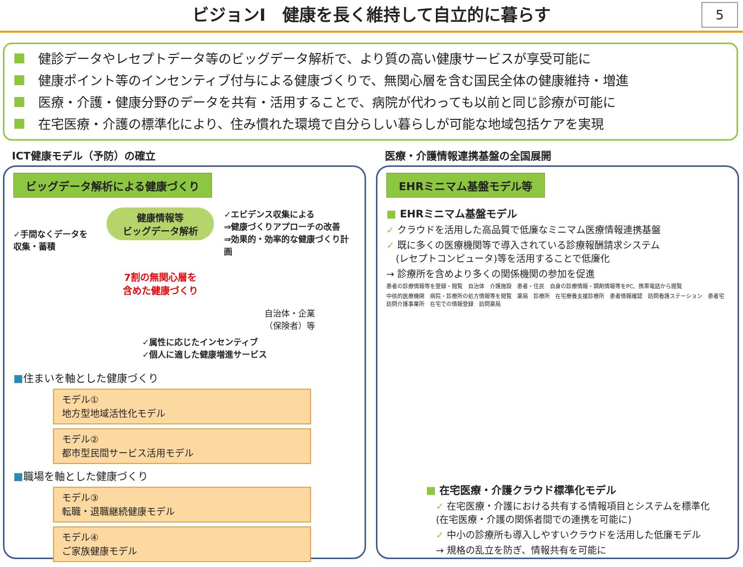ビジョンⅠ　健康を長く維持して自立的に暮らす
5
健診データやレセプトデータ等のビッグデータ解析で、より質の高い健康サービスが享受可能に
健康ポイント等のインセンティブ付与による健康づくりで、無関心層を含む国民全体の健康維持・増進
医療・介護・健康分野のデータを共有・活用することで、病院が代わっても以前と同じ診療が可能に
在宅医療・介護の標準化により、住み慣れた環境で自分らしい暮らしが可能な地域包括ケアを実現
ICT健康モデル（予防）の確立
ビッグデータ解析による健康づくり
✓手間なくデータを
収集・蓄積
健康情報等
ビッグデータ解析
7割の無関心層を
含めた健康づくり
✓エビデンス収集による
⇒健康づくりアプローチの改善
⇒効果的・効率的な健康づくり計画
自治体・企業
（保険者）等
✓属性に応じたインセンティブ
✓個人に適した健康増進サービス
■住まいを軸とした健康づくり
モデル①
地方型地域活性化モデル
モデル②
都市型民間サービス活用モデル
■職場を軸とした健康づくり
モデル③
転職・退職継続健康モデル
モデル④
ご家族健康モデル
医療・介護情報連携基盤の全国展開
EHRミニマム基盤モデル等
■ EHRミニマム基盤モデル
✓ クラウドを活用した高品質で低廉なミニマム医療情報連携基盤
✓ 既に多くの医療機関等で導入されている診療報酬請求システム
　(レセプトコンピュータ)等を活用することで低廉化
→ 診療所を含めより多くの関係機関の参加を促進
患者の診療情報等を登録・閲覧　自治体　介護施設　患者・住民　自身の診療情報・調剤情報等をPC、携帯電話から閲覧
中核的医療機関　病院・診療所の処方情報等を閲覧　薬局　診療所　在宅療養支援診療所　患者情報確認　訪問看護ステーション　患者宅　訪問介護事業所　在宅での情報登録　訪問薬局
■ 在宅医療・介護クラウド標準化モデル
✓ 在宅医療・介護における共有する情報項目とシステムを標準化
(在宅医療・介護の関係者間での連携を可能に)
✓ 中小の診療所も導入しやすいクラウドを活用した低廉モデル
→ 規格の乱立を防ぎ、情報共有を可能に